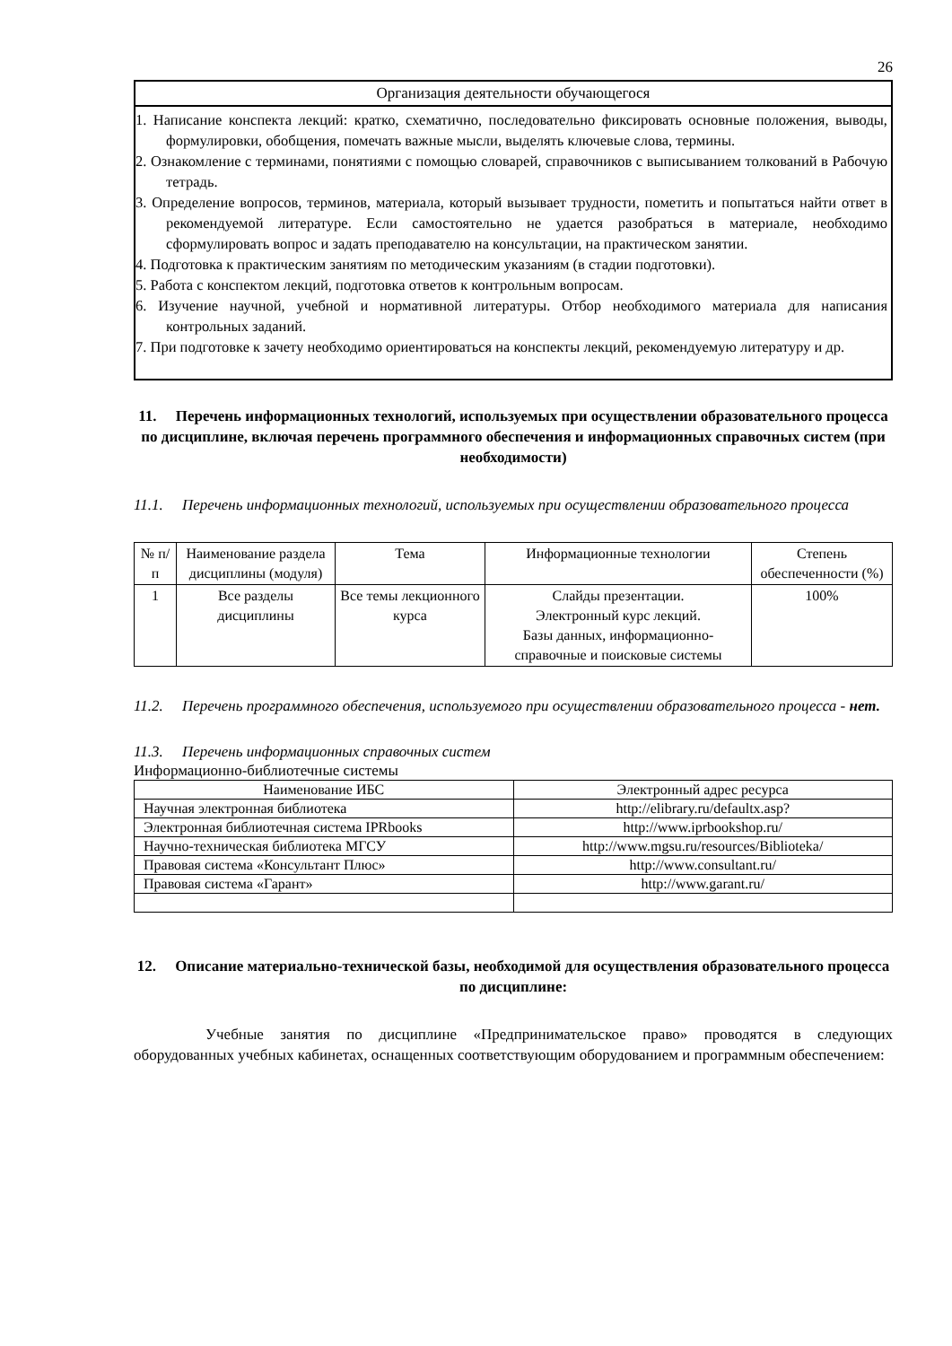26
Организация деятельности обучающегося
1. Написание конспекта лекций: кратко, схематично, последовательно фиксировать основные положения, выводы, формулировки, обобщения, помечать важные мысли, выделять ключевые слова, термины.
2. Ознакомление с терминами, понятиями с помощью словарей, справочников с выписыванием толкований в Рабочую тетрадь.
3. Определение вопросов, терминов, материала, который вызывает трудности, пометить и попытаться найти ответ в рекомендуемой литературе. Если самостоятельно не удается разобраться в материале, необходимо сформулировать вопрос и задать преподавателю на консультации, на практическом занятии.
4. Подготовка к практическим занятиям по методическим указаниям (в стадии подготовки).
5. Работа с конспектом лекций, подготовка ответов к контрольным вопросам.
6. Изучение научной, учебной и нормативной литературы. Отбор необходимого материала для написания контрольных заданий.
7. При подготовке к зачету необходимо ориентироваться на конспекты лекций, рекомендуемую литературу и др.
11. Перечень информационных технологий, используемых при осуществлении образовательного процесса по дисциплине, включая перечень программного обеспечения и информационных справочных систем (при необходимости)
11.1. Перечень информационных технологий, используемых при осуществлении образовательного процесса
| № п/п | Наименование раздела дисциплины (модуля) | Тема | Информационные технологии | Степень обеспеченности (%) |
| --- | --- | --- | --- | --- |
| 1 | Все разделы дисциплины | Все темы лекционного курса | Слайды презентации. Электронный курс лекций. Базы данных, информационно-справочные и поисковые системы | 100% |
11.2. Перечень программного обеспечения, используемого при осуществлении образовательного процесса - нет.
11.3. Перечень информационных справочных систем
Информационно-библиотечные системы
| Наименование ИБС | Электронный адрес ресурса |
| Научная электронная библиотека | http://elibrary.ru/defaultx.asp? |
| Электронная библиотечная система IPRbooks | http://www.iprbookshop.ru/ |
| Научно-техническая библиотека МГСУ | http://www.mgsu.ru/resources/Biblioteka/ |
| Правовая система «Консультант Плюс» | http://www.consultant.ru/ |
| Правовая система «Гарант» | http://www.garant.ru/ |
12. Описание материально-технической базы, необходимой для осуществления образовательного процесса по дисциплине:
Учебные занятия по дисциплине «Предпринимательское право» проводятся в следующих оборудованных учебных кабинетах, оснащенных соответствующим оборудованием и программным обеспечением: